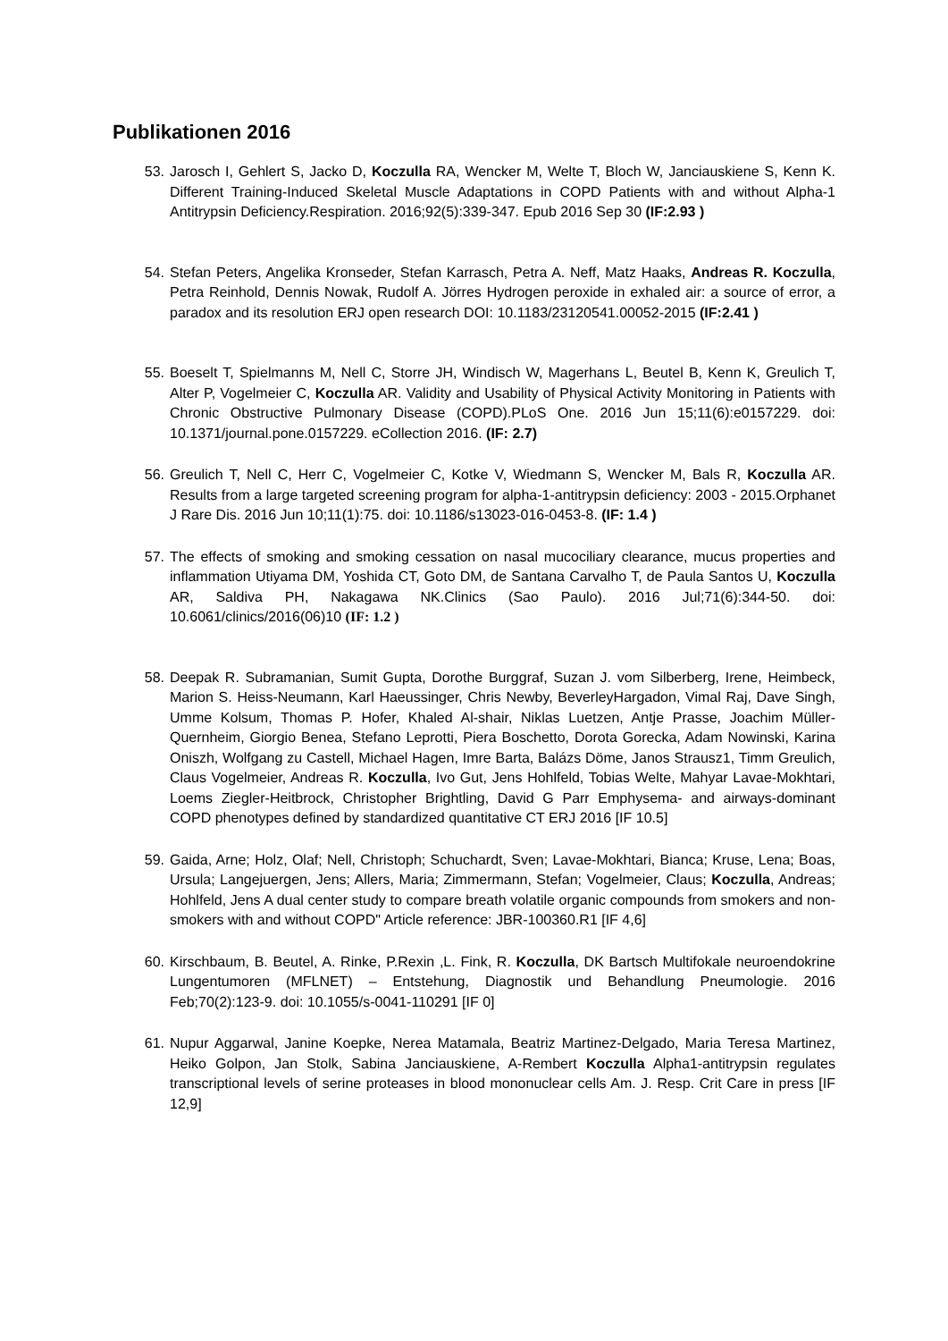Publikationen 2016
53. Jarosch I, Gehlert S, Jacko D, Koczulla RA, Wencker M, Welte T, Bloch W, Janciauskiene S, Kenn K. Different Training-Induced Skeletal Muscle Adaptations in COPD Patients with and without Alpha-1 Antitrypsin Deficiency.Respiration. 2016;92(5):339-347. Epub 2016 Sep 30 (IF:2.93 )
54. Stefan Peters, Angelika Kronseder, Stefan Karrasch, Petra A. Neff, Matz Haaks, Andreas R. Koczulla, Petra Reinhold, Dennis Nowak, Rudolf A. Jörres Hydrogen peroxide in exhaled air: a source of error, a paradox and its resolution ERJ open research DOI: 10.1183/23120541.00052-2015 (IF:2.41 )
55. Boeselt T, Spielmanns M, Nell C, Storre JH, Windisch W, Magerhans L, Beutel B, Kenn K, Greulich T, Alter P, Vogelmeier C, Koczulla AR. Validity and Usability of Physical Activity Monitoring in Patients with Chronic Obstructive Pulmonary Disease (COPD).PLoS One. 2016 Jun 15;11(6):e0157229. doi: 10.1371/journal.pone.0157229. eCollection 2016. (IF: 2.7)
56. Greulich T, Nell C, Herr C, Vogelmeier C, Kotke V, Wiedmann S, Wencker M, Bals R, Koczulla AR. Results from a large targeted screening program for alpha-1-antitrypsin deficiency: 2003 - 2015.Orphanet J Rare Dis. 2016 Jun 10;11(1):75. doi: 10.1186/s13023-016-0453-8. (IF: 1.4 )
57. The effects of smoking and smoking cessation on nasal mucociliary clearance, mucus properties and inflammation Utiyama DM, Yoshida CT, Goto DM, de Santana Carvalho T, de Paula Santos U, Koczulla AR, Saldiva PH, Nakagawa NK.Clinics (Sao Paulo). 2016 Jul;71(6):344-50. doi: 10.6061/clinics/2016(06)10 (IF: 1.2 )
58. Deepak R. Subramanian, Sumit Gupta, Dorothe Burggraf, Suzan J. vom Silberberg, Irene, Heimbeck, Marion S. Heiss-Neumann, Karl Haeussinger, Chris Newby, BeverleyHargadon, Vimal Raj, Dave Singh, Umme Kolsum, Thomas P. Hofer, Khaled Al-shair, Niklas Luetzen, Antje Prasse, Joachim Müller-Quernheim, Giorgio Benea, Stefano Leprotti, Piera Boschetto, Dorota Gorecka, Adam Nowinski, Karina Oniszh, Wolfgang zu Castell, Michael Hagen, Imre Barta, Balázs Döme, Janos Strausz1, Timm Greulich, Claus Vogelmeier, Andreas R. Koczulla, Ivo Gut, Jens Hohlfeld, Tobias Welte, Mahyar Lavae-Mokhtari, Loems Ziegler-Heitbrock, Christopher Brightling, David G Parr Emphysema- and airways-dominant COPD phenotypes defined by standardized quantitative CT ERJ 2016 [IF 10.5]
59. Gaida, Arne; Holz, Olaf; Nell, Christoph; Schuchardt, Sven; Lavae-Mokhtari, Bianca; Kruse, Lena; Boas, Ursula; Langejuergen, Jens; Allers, Maria; Zimmermann, Stefan; Vogelmeier, Claus; Koczulla, Andreas; Hohlfeld, Jens A dual center study to compare breath volatile organic compounds from smokers and non-smokers with and without COPD" Article reference: JBR-100360.R1 [IF 4,6]
60. Kirschbaum, B. Beutel, A. Rinke, P.Rexin ,L. Fink, R. Koczulla, DK Bartsch Multifokale neuroendokrine Lungentumoren (MFLNET) – Entstehung, Diagnostik und Behandlung Pneumologie. 2016 Feb;70(2):123-9. doi: 10.1055/s-0041-110291 [IF 0]
61. Nupur Aggarwal, Janine Koepke, Nerea Matamala, Beatriz Martinez-Delgado, Maria Teresa Martinez, Heiko Golpon, Jan Stolk, Sabina Janciauskiene, A-Rembert Koczulla Alpha1-antitrypsin regulates transcriptional levels of serine proteases in blood mononuclear cells Am. J. Resp. Crit Care in press [IF 12,9]